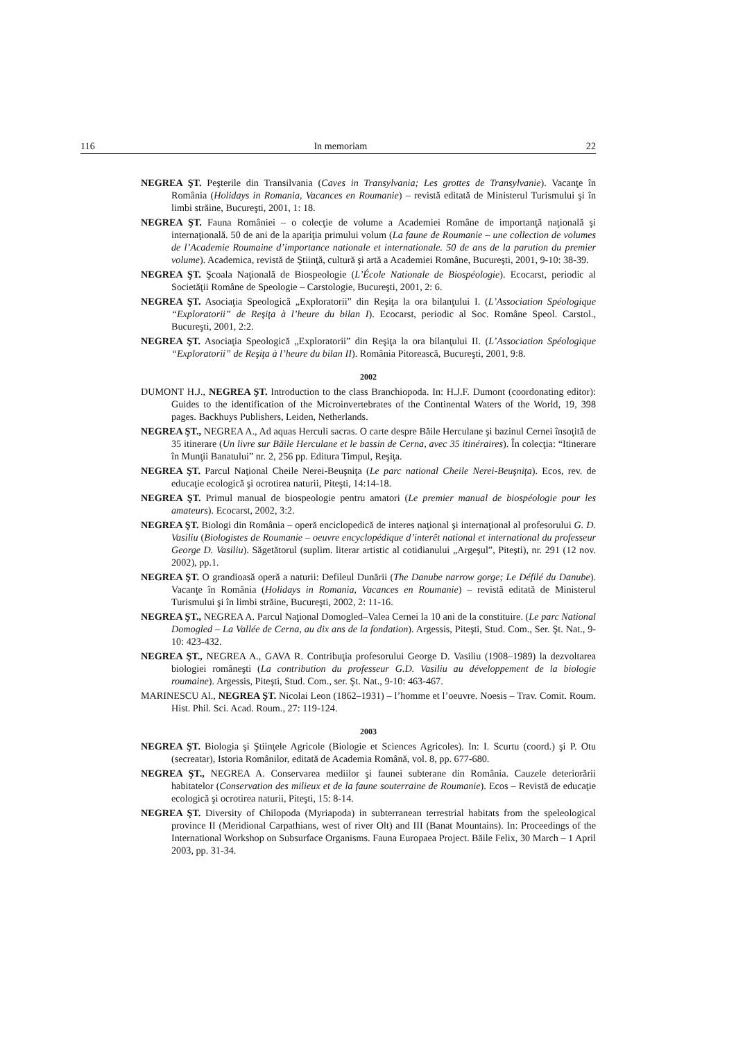116 In memoriam 22
NEGREA ŞT. Peşterile din Transilvania (Caves in Transylvania; Les grottes de Transylvanie). Vacanţe în România (Holidays in Romania, Vacances en Roumanie) – revistă editată de Ministerul Turismului şi în limbi străine, Bucureşti, 2001, 1: 18.
NEGREA ŞT. Fauna României – o colecţie de volume a Academiei Române de importanţă naţională şi internaţională. 50 de ani de la apariţia primului volum (La faune de Roumanie – une collection de volumes de l’Academie Roumaine d’importance nationale et internationale. 50 de ans de la parution du premier volume). Academica, revistă de Ştiinţă, cultură şi artă a Academiei Române, Bucureşti, 2001, 9-10: 38-39.
NEGREA ŞT. Şcoala Naţională de Biospeologie (L’École Nationale de Biospéologie). Ecocarst, periodic al Societăţii Române de Speologie – Carstologie, Bucureşti, 2001, 2: 6.
NEGREA ŞT. Asociaţia Speologică „Exploratorii” din Reşiţa la ora bilanţului I. (L’Association Spéologique “Exploratorii” de Reşiţa à l’heure du bilan I). Ecocarst, periodic al Soc. Române Speol. Carstol., Bucureşti, 2001, 2:2.
NEGREA ŞT. Asociaţia Speologică „Exploratorii” din Reşiţa la ora bilanţului II. (L’Association Spéologique “Exploratorii” de Reşiţa à l’heure du bilan II). România Pitorească, Bucureşti, 2001, 9:8.
2002
DUMONT H.J., NEGREA ŞT. Introduction to the class Branchiopoda. In: H.J.F. Dumont (coordonating editor): Guides to the identification of the Microinvertebrates of the Continental Waters of the World, 19, 398 pages. Backhuys Publishers, Leiden, Netherlands.
NEGREA ŞT., NEGREA A., Ad aquas Herculi sacras. O carte despre Băile Herculane şi bazinul Cernei însoţită de 35 itinerare (Un livre sur Băile Herculane et le bassin de Cerna, avec 35 itinéraires). În colecţia: “Itinerare în Munţii Banatului” nr. 2, 256 pp. Editura Timpul, Reşiţa.
NEGREA ŞT. Parcul Naţional Cheile Nerei-Beuşniţa (Le parc national Cheile Nerei-Beuşniţa). Ecos, rev. de educaţie ecologică şi ocrotirea naturii, Piteşti, 14:14-18.
NEGREA ŞT. Primul manual de biospeologie pentru amatori (Le premier manual de biospéologie pour les amateurs). Ecocarst, 2002, 3:2.
NEGREA ŞT. Biologi din România – operă enciclopedică de interes naţional şi internaţional al profesorului G. D. Vasiliu (Biologistes de Roumanie – oeuvre encyclopédique d’interêt national et international du professeur George D. Vasiliu). Săgetătorul (suplim. literar artistic al cotidianului „Argeşul”, Piteşti), nr. 291 (12 nov. 2002), pp.1.
NEGREA ŞT. O grandioasă operă a naturii: Defileul Dunării (The Danube narrow gorge; Le Défilé du Danube). Vacanţe în România (Holidays in Romania, Vacances en Roumanie) – revistă editată de Ministerul Turismului şi în limbi străine, Bucureşti, 2002, 2: 11-16.
NEGREA ŞT., NEGREA A. Parcul Naţional Domogled–Valea Cernei la 10 ani de la constituire. (Le parc National Domogled – La Vallée de Cerna, au dix ans de la fondation). Argessis, Piteşti, Stud. Com., Ser. Şt. Nat., 9-10: 423-432.
NEGREA ŞT., NEGREA A., GAVA R. Contribuţia profesorului George D. Vasiliu (1908–1989) la dezvoltarea biologiei româneşti (La contribution du professeur G.D. Vasiliu au développement de la biologie roumaine). Argessis, Piteşti, Stud. Com., ser. Şt. Nat., 9-10: 463-467.
MARINESCU Al., NEGREA ŞT. Nicolai Leon (1862–1931) – l’homme et l’oeuvre. Noesis – Trav. Comit. Roum. Hist. Phil. Sci. Acad. Roum., 27: 119-124.
2003
NEGREA ŞT. Biologia şi Ştiinţele Agricole (Biologie et Sciences Agricoles). In: I. Scurtu (coord.) şi P. Otu (secreatar), Istoria Românilor, editată de Academia Română, vol. 8, pp. 677-680.
NEGREA ŞT., NEGREA A. Conservarea mediilor şi faunei subterane din România. Cauzele deteriorării habitatelor (Conservation des milieux et de la faune souterraine de Roumanie). Ecos – Revistă de educaţie ecologică şi ocrotirea naturii, Piteşti, 15: 8-14.
NEGREA ŞT. Diversity of Chilopoda (Myriapoda) in subterranean terrestrial habitats from the speleological province II (Meridional Carpathians, west of river Olt) and III (Banat Mountains). In: Proceedings of the International Workshop on Subsurface Organisms. Fauna Europaea Project. Băile Felix, 30 March – 1 April 2003, pp. 31-34.